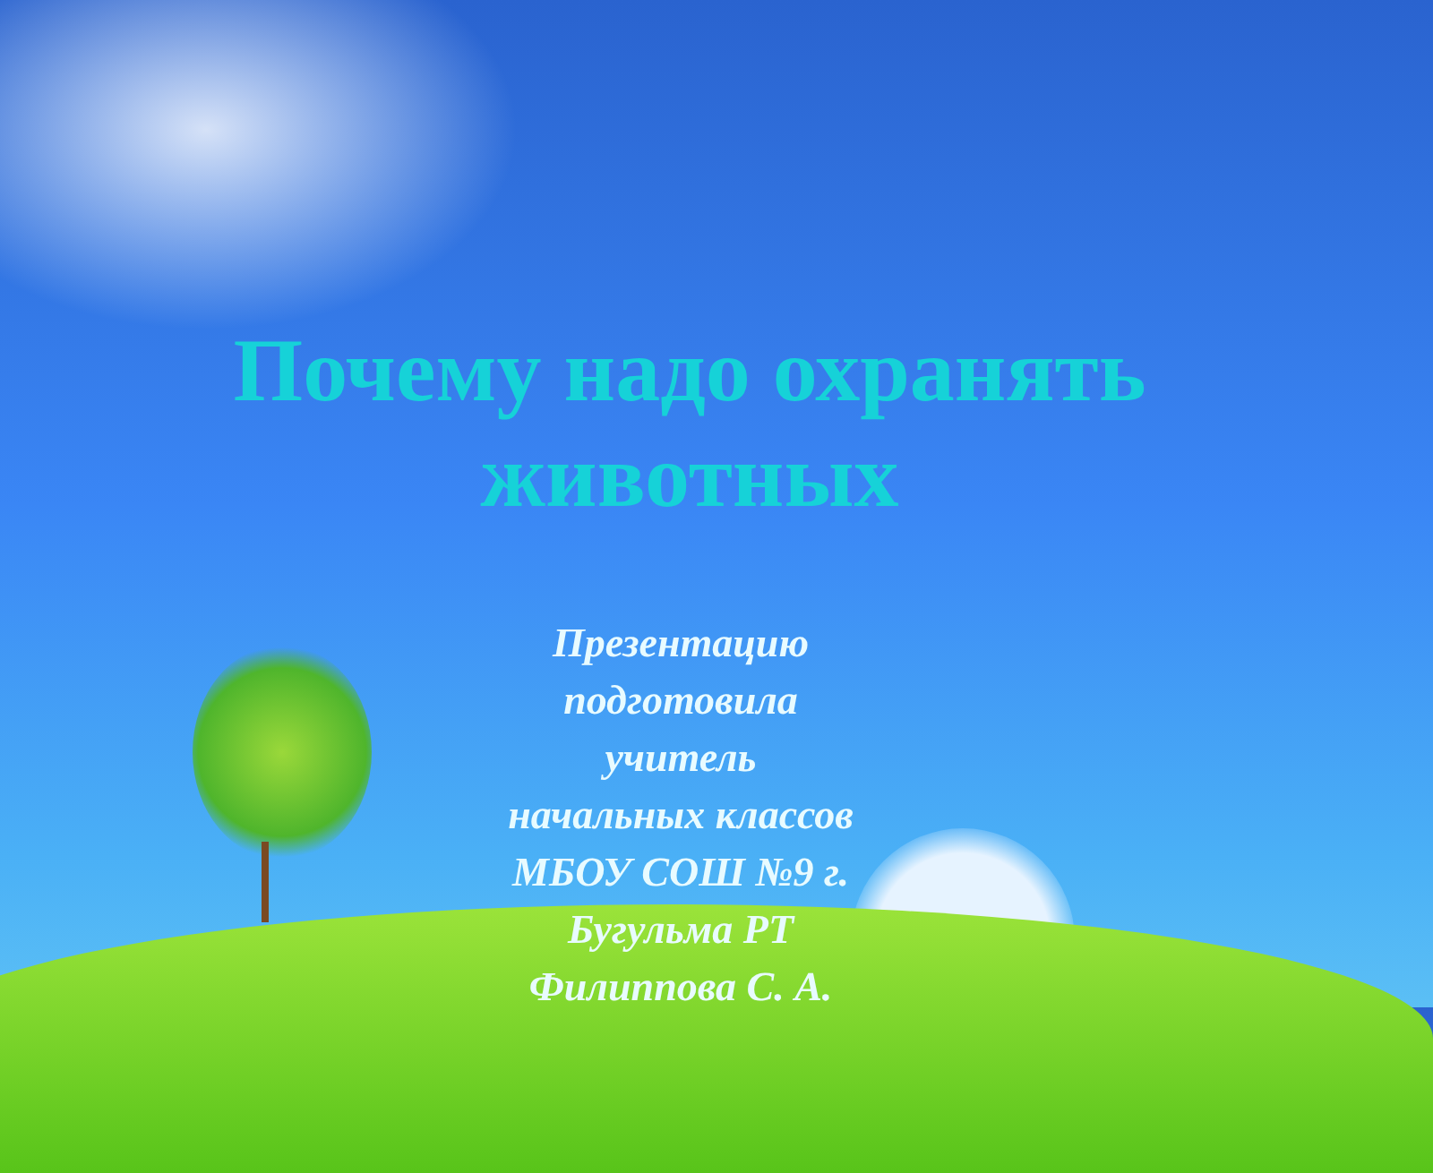Почему надо охранять
животных
Презентацию подготовила учитель начальных классов МБОУ СОШ №9 г. Бугульма РТ Филиппова С. А.